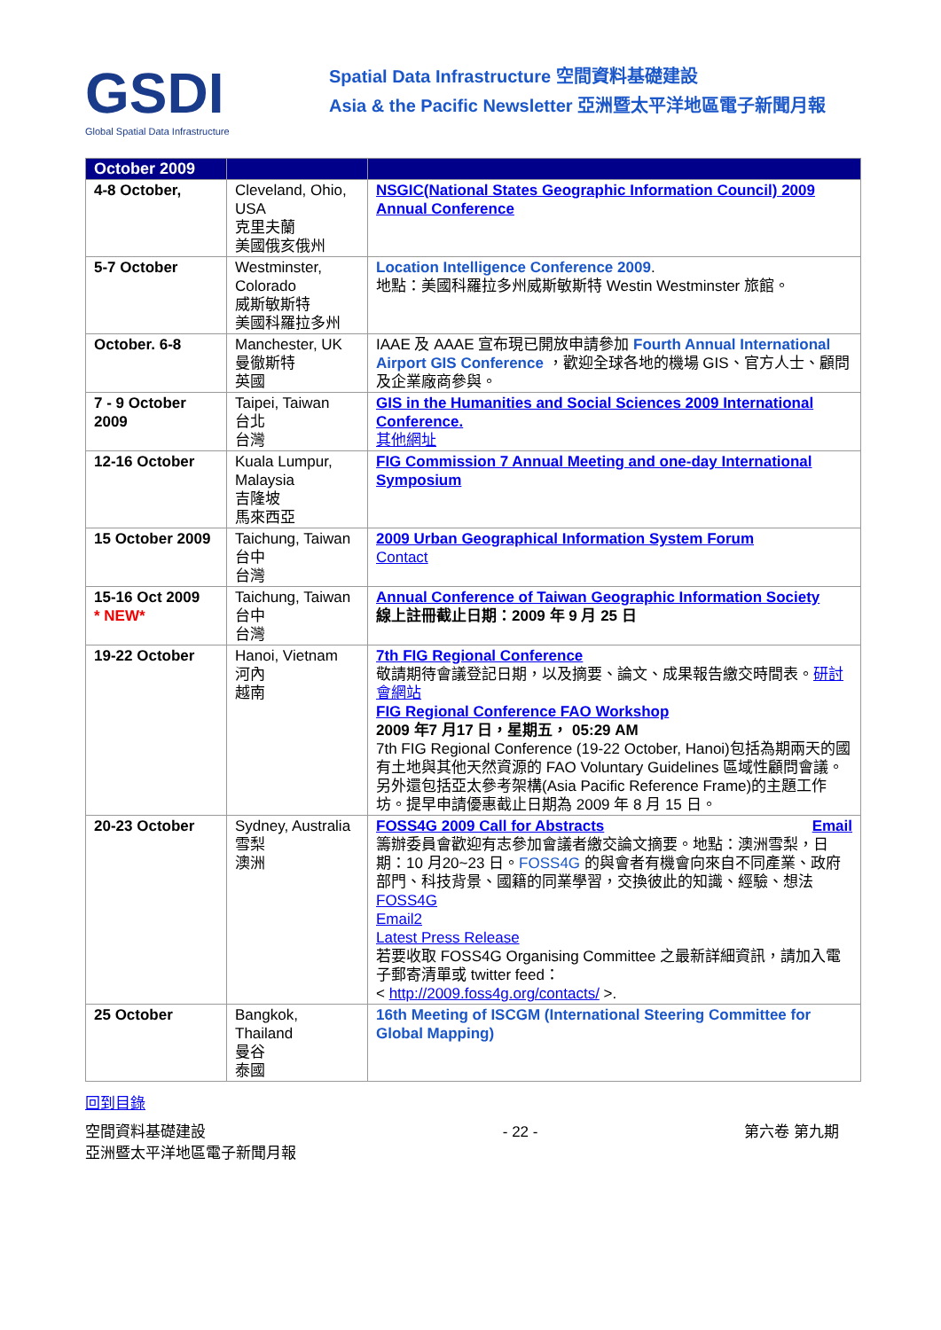GSDI
Global Spatial Data Infrastructure
Spatial Data Infrastructure 空間資料基礎建設
Asia & the Pacific Newsletter 亞洲暨太平洋地區電子新聞月報
| October 2009 | | |
| --- | --- | --- |
| 4-8 October, | Cleveland, Ohio, USA 克里夫蘭 美國俄亥俄州 | NSGIC(National States Geographic Information Council) 2009 Annual Conference |
| 5-7 October | Westminster, Colorado 威斯敏斯特 美國科羅拉多州 | Location Intelligence Conference 2009 . 地點：美國科羅拉多州威斯敏斯特 Westin Westminster 旅館。 |
| October. 6-8 | Manchester, UK 曼徹斯特 英國 | IAAE 及 AAAE 宣布現已開放申請參加 Fourth Annual International Airport GIS Conference ，歡迎全球各地的機場 GIS、官方人士、顧問及企業廠商參與。 |
| 7 - 9 October 2009 | Taipei, Taiwan 台北 台灣 | GIS in the Humanities and Social Sciences 2009 International Conference. 其他網址 |
| 12-16 October | Kuala Lumpur, Malaysia 吉隆坡 馬來西亞 | FIG Commission 7 Annual Meeting and one-day International Symposium |
| 15 October 2009 | Taichung, Taiwan 台中 台灣 | 2009 Urban Geographical Information System Forum Contact |
| 15-16 Oct 2009 * NEW* | Taichung, Taiwan 台中 台灣 | Annual Conference of Taiwan Geographic Information Society 線上註冊截止日期：2009 年 9 月 25 日 |
| 19-22 October | Hanoi, Vietnam 河內 越南 | 7th FIG Regional Conference 敬請期待會議登記日期，以及摘要、論文、成果報告繳交時間表。 研討會網站 FIG Regional Conference FAO Workshop 2009 年7 月17 日，星期五， 05:29 AM 7th FIG Regional Conference (19-22 October, Hanoi)包括為期兩天的國有土地與其他天然資源的 FAO Voluntary Guidelines 區域性顧問會議。另外還包括亞太參考架構(Asia Pacific Reference Frame)的主題工作坊。提早申請優惠截止日期為 2009 年 8 月 15 日。 |
| 20-23 October | Sydney, Australia 雪梨 澳洲 | FOSS4G 2009 Call for Abstracts Email 籌辦委員會歡迎有志參加會議者繳交論文摘要。地點：澳洲雪梨，日期：10 月20~23 日。 FOSS4G 的與會者有機會向來自不同產業、政府部門、科技背景、國籍的同業學習，交換彼此的知識、經驗、想法 FOSS4G Email2 Latest Press Release 若要收取 FOSS4G Organising Committee 之最新詳細資訊，請加入電子郵寄清單或 twitter feed： < http://2009.foss4g.org/contacts/ >. |
| 25 October | Bangkok, Thailand 曼谷 泰國 | 16th Meeting of ISCGM (International Steering Committee for Global Mapping) |
回到目錄
空間資料基礎建設
亞洲暨太平洋地區電子新聞月報
- 22 - 第六卷 第九期